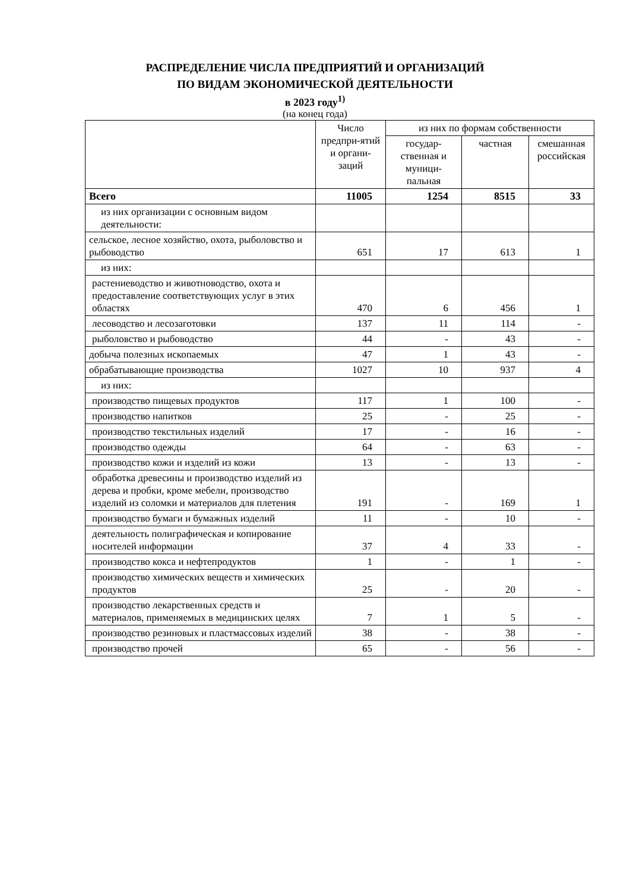РАСПРЕДЕЛЕНИЕ ЧИСЛА ПРЕДПРИЯТИЙ И ОРГАНИЗАЦИЙ
ПО ВИДАМ ЭКОНОМИЧЕСКОЙ ДЕЯТЕЛЬНОСТИ
в 2023 году<sup>1)</sup>
(на конец года)
| | Число предпри-ятий и органи-заций | из них по формам собственности | | |
| --- | --- | --- | --- | --- |
| | | государ-ственная и муници-пальная | частная | смешанная российская |
| Всего | 11005 | 1254 | 8515 | 33 |
| из них организации с основным видом деятельности: | | | | |
| сельское, лесное хозяйство, охота, рыболовство и рыбоводство | 651 | 17 | 613 | 1 |
| из них: | | | | |
| растениеводство и животноводство, охота и предоставление соответствующих услуг в этих областях | 470 | 6 | 456 | 1 |
| лесоводство и лесозаготовки | 137 | 11 | 114 | - |
| рыболовство и рыбоводство | 44 | - | 43 | - |
| добыча полезных ископаемых | 47 | 1 | 43 | - |
| обрабатывающие производства | 1027 | 10 | 937 | 4 |
| из них: | | | | |
| производство пищевых продуктов | 117 | 1 | 100 | - |
| производство напитков | 25 | - | 25 | - |
| производство текстильных изделий | 17 | - | 16 | - |
| производство одежды | 64 | - | 63 | - |
| производство кожи и изделий из кожи | 13 | - | 13 | - |
| обработка древесины и производство изделий из дерева и пробки, кроме мебели, производство изделий из соломки и материалов для плетения | 191 | - | 169 | 1 |
| производство бумаги и бумажных изделий | 11 | - | 10 | - |
| деятельность полиграфическая и копирование носителей информации | 37 | 4 | 33 | - |
| производство кокса и нефтепродуктов | 1 | - | 1 | - |
| производство химических веществ и химических продуктов | 25 | - | 20 | - |
| производство лекарственных средств и материалов, применяемых в медицинских целях | 7 | 1 | 5 | - |
| производство резиновых и пластмассовых изделий | 38 | - | 38 | - |
| производство прочей | 65 | - | 56 | - |